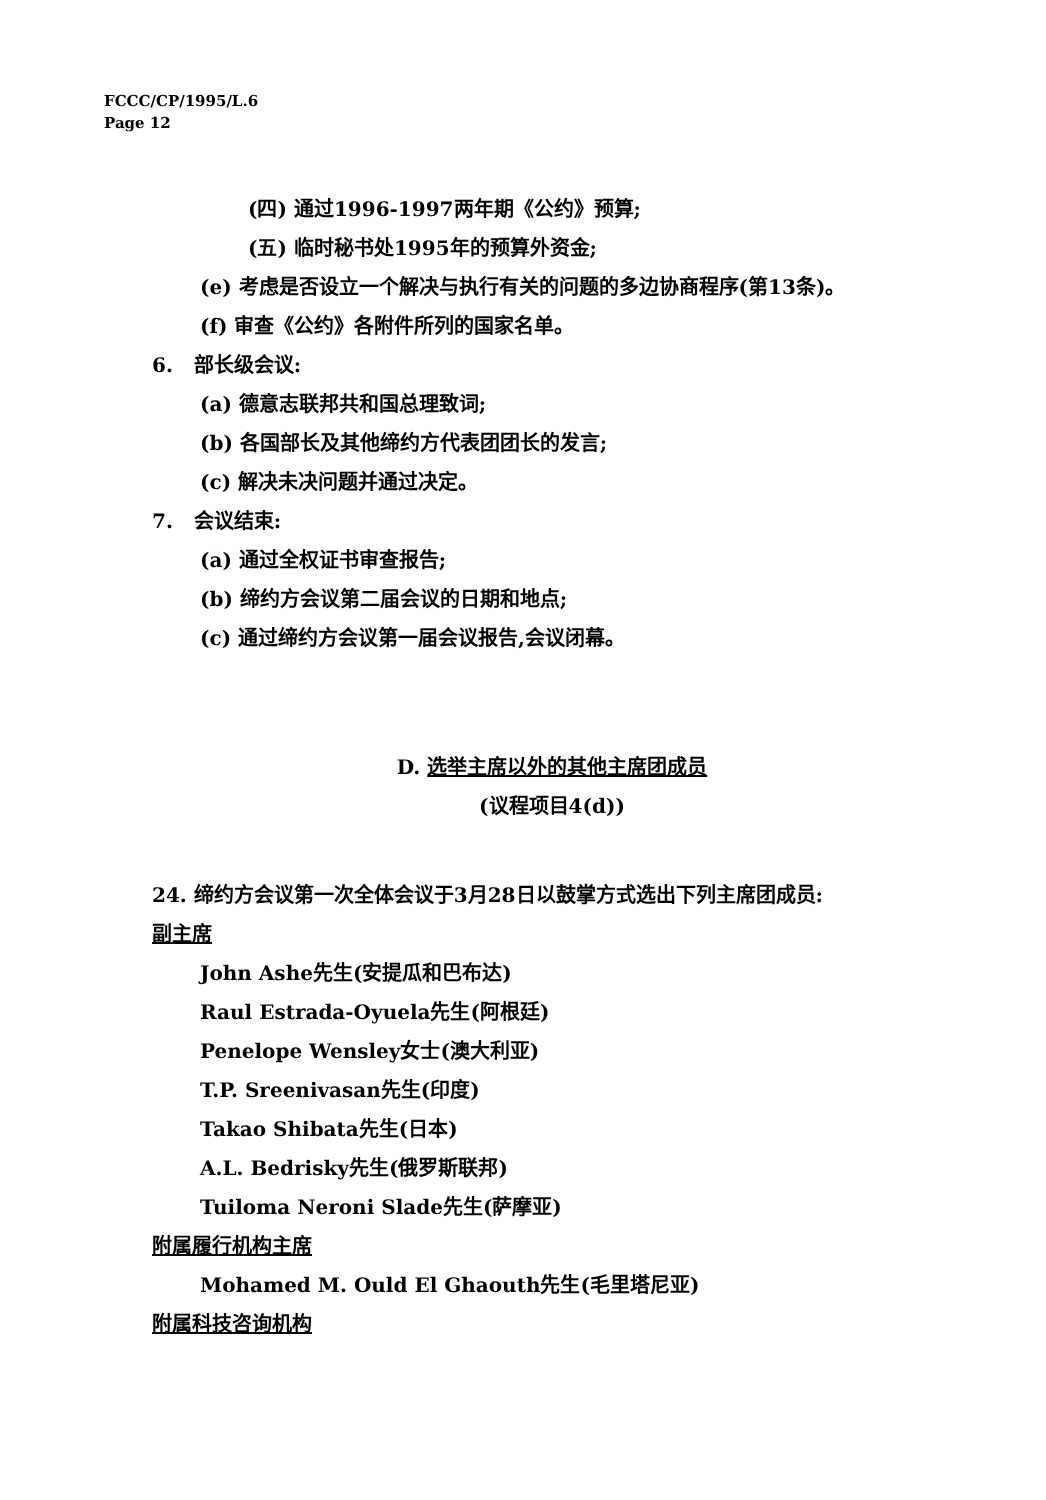FCCC/CP/1995/L.6
Page 12
(四) 通过1996-1997两年期《公约》预算;
(五) 临时秘书处1995年的预算外资金;
(e) 考虑是否设立一个解决与执行有关的问题的多边协商程序(第13条)。
(f) 审查《公约》各附件所列的国家名单。
6. 部长级会议:
(a) 德意志联邦共和国总理致词;
(b) 各国部长及其他缔约方代表团团长的发言;
(c) 解决未决问题并通过决定。
7. 会议结束:
(a) 通过全权证书审查报告;
(b) 缔约方会议第二届会议的日期和地点;
(c) 通过缔约方会议第一届会议报告,会议闭幕。
D. 选举主席以外的其他主席团成员
(议程项目4(d))
24. 缔约方会议第一次全体会议于3月28日以鼓掌方式选出下列主席团成员:
副主席
John Ashe先生(安提瓜和巴布达)
Raul Estrada-Oyuela先生(阿根廷)
Penelope Wensley女士(澳大利亚)
T.P. Sreenivasan先生(印度)
Takao Shibata先生(日本)
A.L. Bedrisky先生(俄罗斯联邦)
Tuiloma Neroni Slade先生(萨摩亚)
附属履行机构主席
Mohamed M. Ould El Ghaouth先生(毛里塔尼亚)
附属科技咨询机构